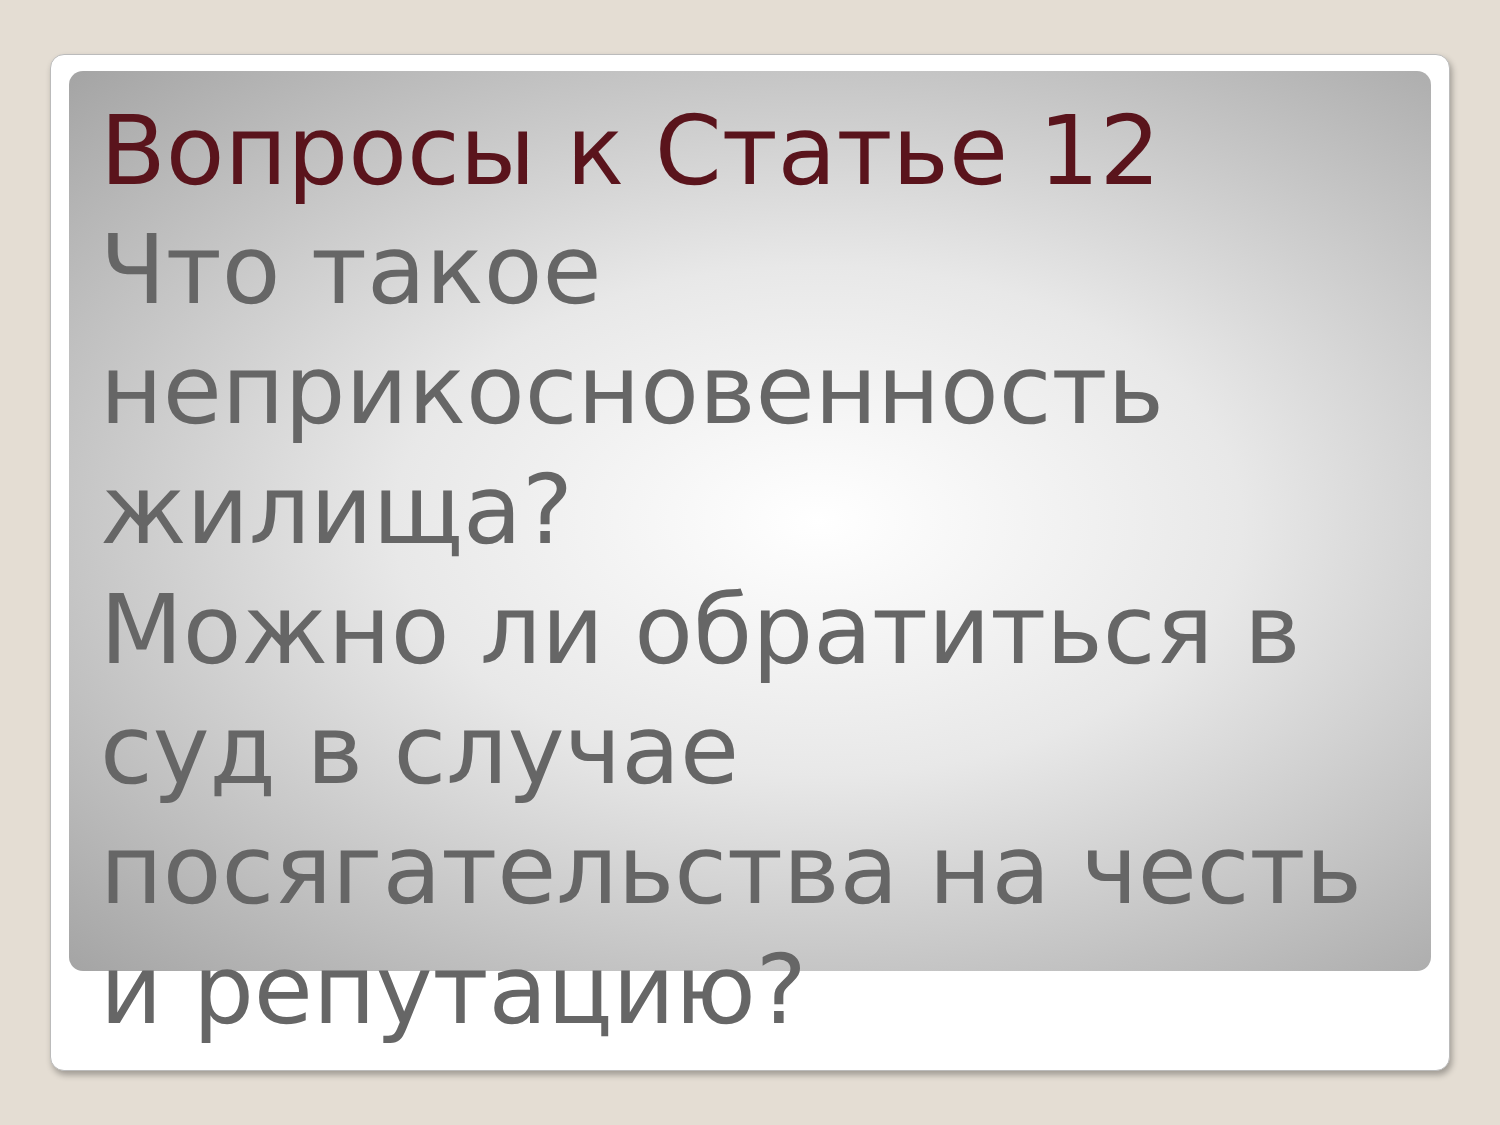Вопросы к Статье 12
Что такое неприкосновенность жилища?
Можно ли обратиться в суд в случае посягательства на честь и репутацию?